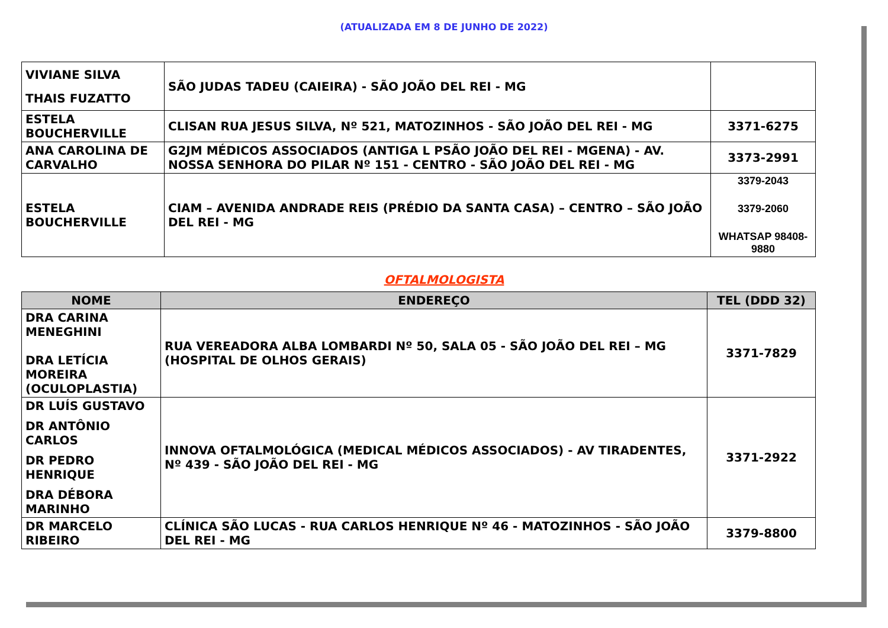(ATUALIZADA EM 8 DE JUNHO DE 2022)
| VIVIANE SILVA THAIS FUZATTO | SÃO JUDAS TADEU (CAIEIRA) - SÃO JOÃO DEL REI - MG | |
| ESTELA BOUCHERVILLE | CLISAN RUA JESUS SILVA, Nº 521, MATOZINHOS - SÃO JOÃO DEL REI - MG | 3371-6275 |
| ANA CAROLINA DE CARVALHO | G2JM MÉDICOS ASSOCIADOS (ANTIGA L PSÃO JOÃO DEL REI - MGENA) - AV. NOSSA SENHORA DO PILAR Nº 151 - CENTRO - SÃO JOÃO DEL REI - MG | 3373-2991 |
| ESTELA BOUCHERVILLE | CIAM – AVENIDA ANDRADE REIS (PRÉDIO DA SANTA CASA) – CENTRO – SÃO JOÃO DEL REI - MG | 3379-2043 3379-2060 WHATSAP 98408-9880 |
OFTALMOLOGISTA
| NOME | ENDEREÇO | TEL (DDD 32) |
| --- | --- | --- |
| DRA CARINA MENEGHINI DRA LETÍCIA MOREIRA (OCULOPLASTIA) | RUA VEREADORA ALBA LOMBARDI Nº 50, SALA 05 - SÃO JOÃO DEL REI – MG (HOSPITAL DE OLHOS GERAIS) | 3371-7829 |
| DR LUÍS GUSTAVO DR ANTÔNIO CARLOS DR PEDRO HENRIQUE DRA DÉBORA MARINHO | INNOVA OFTALMOLÓGICA (MEDICAL MÉDICOS ASSOCIADOS) - AV TIRADENTES, Nº 439 - SÃO JOÃO DEL REI - MG | 3371-2922 |
| DR MARCELO RIBEIRO | CLÍNICA SÃO LUCAS - RUA CARLOS HENRIQUE Nº 46 - MATOZINHOS - SÃO JOÃO DEL REI - MG | 3379-8800 |